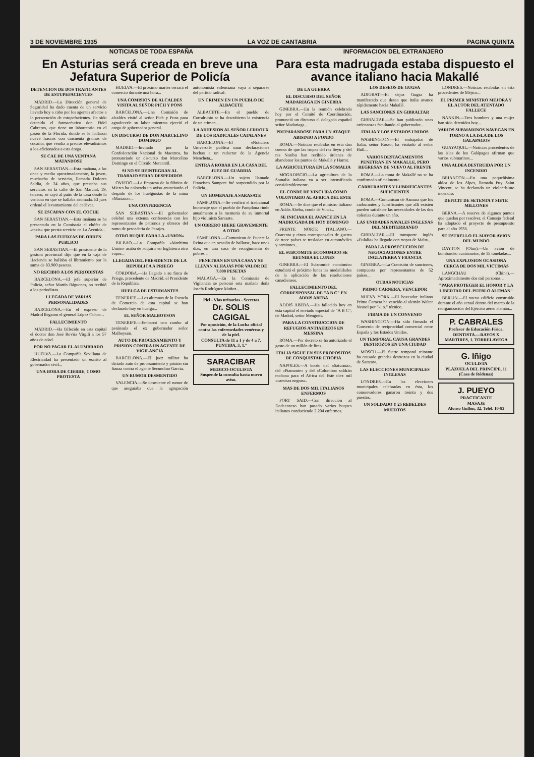3 DE NOVIEMBRE 1935 LA VOZ DE CANTABRIA PAGINA QUINTA
NOTICIAS DE TODA ESPAÑA INFORMACION DEL EXTRANJERO
En Asturias será creada en breve una Jefatura Superior de Policía
DETENCION DE DOS TRAFICANTES DE ESTUPEFACIENTES
MADRID.—La Dirección general de Seguridad ha dado cuenta de un servicio llevado hoy a cabo por los agentes afectos a la persecución de estupefacientes. Ha sido detenido el farmacéutico don Fidel Cabreros, que tiene un laboratorio en el paseo de la Florida, donde se le hallaron nueve frascos con cincuenta gramos de cocaína, que vendía a precios elevadísimos a los aficionados a esta droga.
SE CAE DE UNA VENTANA MATANDOSE
SAN SEBASTIAN.—Esta mañana, a las once y media aproximadamente, la joven, muchacha de servicio, llamada Dolores Saldía, de 24 años, que prestaba sus servicios en la calle de San Marcial, 19, tercero, se cayó al patio de la casa desde la ventana en que se hallaba asomada. El juez ordenó el levantamiento del cadáver.
SE ESCAPAN CON EL COCHE
SAN SEBASTIAN.—Esta mañana se ha presentado en la Comisaría el chófer de «taxis» que presta servicio en La Avenida...
PARA LAS FUERZAS DE ORDEN PUBLICO
SAN SEBASTIAN.—El presidente de la gestora provincial dijo que en la caja de Hacienda se hallaba el libramiento por la suma de 83.900 pesetas.
NO RECIBIO A LOS PERIODISTAS
BARCELONA.—El jefe superior de Policía, señor Martín Báguenas, no recibió a los periodistas.
LLEGADA DE VARIAS PERSONALIDADES
BARCELONA.—En el expreso de Madrid llegaron el general López Ochoa...
FALLECIMIENTO
MADRID.—Ha fallecido en esta capital el doctor don José Rovira Virgili a los 57 años de edad.
POR NO PAGAR EL ALUMBRADO
HUELVA.—La Compañía Sevillana de Electricidad ha presentado un escrito al gobernador civil...
UNA HORA DE CIERRE, COMO PROTESTA
HUELVA.—El próximo martes cerrará el comercio durante una hora...
UNA COMISION DE ALCALDES VISITA AL SEÑOR PICH Y PONS
BARCELONA.—Una Comisión de alcaldes visitó al señor Pich y Pons para agradecerle su labor mientras ejerció el cargo de gobernador general.
UN DISCURSO DE DON MARCELINO DOMINGO
MADRID.—Invitado por la Confederación Nacional de Maestros, ha pronunciado un discurso don Marcelino Domingo en el Círculo Mercantil.
SI NO SE REINTEGRAN AL TRABAJO SERAN DESPEDIDOS
OVIEDO.—La Empresa de la fábrica de Mieres ha colocado un aviso anunciando el despido de los huelguistas de la mina «Mariana»...
UNA CONFERENCIA
SAN SEBASTIAN.—El gobernador celebró una extensa conferencia con los representantes de patronos y obreros del ramo de pescadería de Pasajes.
OTRO BUQUE PARA LA «UNION»
BILBAO.—La Compañía «Marítima Unión» acaba de adquirir en Inglaterra otro vapor...
LLEGADA DEL PRESIDENTE DE LA REPUBLICA A PRIEGO
CORDOBA.—Ha llegado a su finca de Priego, procedente de Madrid, el Presidente de la República.
HUELGA DE ESTUDIANTES
TENERIFE.—Los alumnos de la Escuela de Comercio de esta capital se han declarado hoy en huelga...
EL SEÑOR MALBOYSON
TENERIFE.—Embarcó con rumbo al península el ex gobernador señor Malboyson.
AUTO DE PROCESAMIENTO Y PRISION CONTRA UN AGENTE DE VIGILANCIA
BARCELONA.—El juez militar ha dictado auto de procesamiento y prisión sin fianza contra el agente Secundino García.
UN RUMOR DESMENTIDO
VALENCIA.—Se desmiente el rumor de que aseguraba que la agrupación autonomista valenciana vaya a separarse del partido radical.
UN CRIMEN EN UN PUEBLO DE ALBACETE
ALBACETE.—En el pueblo de Corralrubio se ha descubierto la existencia de un crimen...
LA ADHESION AL SEÑOR LERROUX DE LOS RADICALES CATALANES
BARCELONA.—El «Noticiero Universal» publica unas declaraciones hechas a un redactor de la Agencia Mencheta...
ENTRA A ROBAR EN LA CASA DEL JUEZ DE GUARDIA
BARCELONA.—Un sujeto llamado Francisco Sampere fué sorprendido por la Policía...
UN HOMENAJE A SARASATE
PAMPLONA.—Se verificó el tradicional homenaje que el pueblo de Pamplona rinde anualmente a la memoria de su inmortal hijo violinista Sarasate.
UN OBRERO HIERE GRAVEMENTE A OTRO
PAMPLONA.—Comunican de Puente la Reina que en ocasión de hallarse, hace unos días, en una casa de recogimiento de pobres...
PENETRAN EN UNA CASA Y SE LLEVAN ALHAJAS POR VALOR DE 7.000 PESETAS
MALAGA.—En la Comisaría de Vigilancia se personó esta mañana doña Josefa Rodríguez Muñoz...
Piel - Vías urinarias - Secretas
Dr. SOLIS CAGIGAL
Por oposición, de la Lucha oficial contra las enfermedades venéreas y de la piel.
CONSULTA de 11 a 1 y de 4 a 7.
PUNTIDA, 3, 1.º
SARACIBAR
MEDICO-OCULISTA
Suspende la consulta hasta nuevo aviso.
Para esta madrugada estaba dispuesto el avance italiano hacia Makallé
DE LA GUERRA
EL DISCURSO DEL SEÑOR MADARIAGA EN GINEBRA
GINEBRA.—En la reunión celebrada hoy por el Comité de Coordinación, pronunció un discurso el delegado español señor Madariaga...
PREPARANDOSE PARA UN ATAQUE ABISINIO A FONDO
ROMA.—Noticias recibidas en ésta dan cuenta de que las tropas del ras Seyu y del ras Nasibu han recibido órdenes de abandonar los puntos de Makallé y Harrar.
LA AGRICULTURA EN LA SOMALIA
MOGADISCIO.—La agricultura de la Somalia italiana va a ser intensificada considerablemente.
EL CONDE DE VINCI IRA COMO VOLUNTARIO AL AFRICA DEL ESTE
ROMA.—Se dice que el ministro italiano en Addis Abeba, conde de Vinci...
SE INICIARA EL AVANCE EN LA MADRUGADA DE HOY DOMINGO
FRENTE NORTE ITALIANO.—Cuarenta y cinco corresponsales de guerra de trece países se trasladan en automóviles y camiones...
EL SUBCOMITE ECONOMICO SE REUNIRA EL LUNES
GINEBRA.—El Subcomité económico estudiará el próximo lunes las modalidades de la aplicación de las resoluciones canadienses.
FALLECIMIENTO DEL CORRESPONSAL DE "A B C" EN ADDIS ABEBA
ADDIS ABEBA.—Ha fallecido hoy en esta capital el enviado especial de "A B C", de Madrid, señor Mengotti.
PARA LA CONSTRUCCION DE REFUGIOS ANTIAEREOS EN MESSINA
ROMA.—Por decreto se ha autorizado el gasto de un millón de liras...
ITALIA SIGUE EN SUS PROPOSITOS DE CONQUISTAR ETIOPIA
NAPOLES.—A bordo del «Saturnia», del «Piamonte» y del «Colombo» saldrán mañana para el Africa del Este diez mil «camisas negras».
MAS DE DOS MIL ITALIANOS ENFERMOS
PORT SAID.—Con dirección al Dodecaneso han pasado varios buques italianos conduciendo 2.204 enfermos.
LOS DESEOS DE GUGSA
ADIGRAT.—El dejaz Gugsa ha manifestado que desea que Italia avance rápidamente hacia Makallé.
LAS SANCIONES EN GIBRALTAR
GIBRALTAR.—Se han publicado unas ordenanzas facultando al gobernador...
ITALIA Y LOS ESTADOS UNIDOS
WASHINGTON.—El embajador de Italia, señor Rosso, ha visitado al señor Hull...
VARIOS DESTACAMENTOS PENETRAN EN MAKALLE, PERO REGRESAN DE NUEVO AL FRENTE
ROMA.—La toma de Makallé no se ha confirmado oficialmente...
CARBURANTES Y LUBRIFICANTES SUFICIENTES
ROMA.—Comunican de Asmara que los carburantes y lubrificantes que allí existen pueden satisfacer las necesidades de las dos colonias durante un año.
LAS UNIDADES NAVALES INGLESAS DEL MEDITERRANEO
GIBRALTAR.—El transporte inglés «Eulalia» ha llegado con tropas de Malta...
PARA LA PROSECUCION DE NEGOCIACIONES ENTRE INGLATERRA Y FRANCIA
GINEBRA.—La Comisión de sanciones, compuesta por representantes de 52 países...
OTRAS NOTICIAS
PRIMO CARNERA, VENCEDOR
NUEVA YORK.—El boxeador italiano Primo Carnera ha vencido al alemán Walter Neusel por "k. o." técnico.
FIRMA DE UN CONVENIO
WASHINGTON.—Ha sido firmado el Convenio de reciprocidad comercial entre España y los Estados Unidos.
UN TEMPORAL CAUSA GRANDES DESTROZOS EN UNA CIUDAD
MOSCU.—El fuerte temporal reinante ha causado grandes destrozos en la ciudad de Saratow.
LAS ELECCIONES MUNICIPALES INGLESAS
LONDRES.—En las elecciones municipales celebradas en ésta, los conservadores ganaron treinta y dos puestos.
UN SOLDADO Y 25 REBELDES MUERTOS
LONDRES.—Noticias recibidas en ésta procedentes de Méjico...
EL PRIMER MINISTRO MEJORA Y EL AUTOR DEL ATENTADO FALLECE
NANKIN.—Tres hombres y una mujer han sido detenidos hoy...
VARIOS SUBMARINOS NAVEGAN EN TORNO A LA ISLA DE LOS GALAPAGOS
GUAYAQUIL.—Noticias procedentes de las islas de los Galápagos afirman que varios submarinos...
UNA ALDEA DESTRUIDA POR UN INCENDIO
BRIANCON.—En una pequeñísima aldea de los Alpes, llamada Puy Saint Vincent, se ha declarado un violentísimo incendio.
DEFICIT DE SETENTA Y SIETE MILLONES
BERNA.—A reserva de algunos puntos que quedan por resolver, el Consejo federal ha adoptado el proyecto de presupuesto para el año 1936.
SE ESTRELLO EL MAYOR AVION DEL MUNDO
DAYTON (Ohio).—Un avión de bombardeo cuatrimotor, de 15 toneladas...
UNA EXPLOSION OCASIONA CERCA DE DOS MIL VICTIMAS
LANGCHAU (China).—Aproximadamente dos mil personas...
"PARA PROTEGER EL HONOR Y LA LIBERTAD DEL PUEBLO ALEMAN"
BERLIN.—El nuevo edificio construido durante el año actual dentro del marco de la reorganización del Ejército aéreo alemán...
P. CABRALES
Profesor de Educación Física.
DENTISTA.—RAYOS X
MARTIRES, 1. TORRELAVEGA
G. Iñigo
OCULISTA
PLAZUELA DEL PRINCIPE, 11
(Casa de Ródenas)
J. PUEYO
PRACTICANTE
MASAJE
Alonso Gullón, 32. Teléf. 10-83